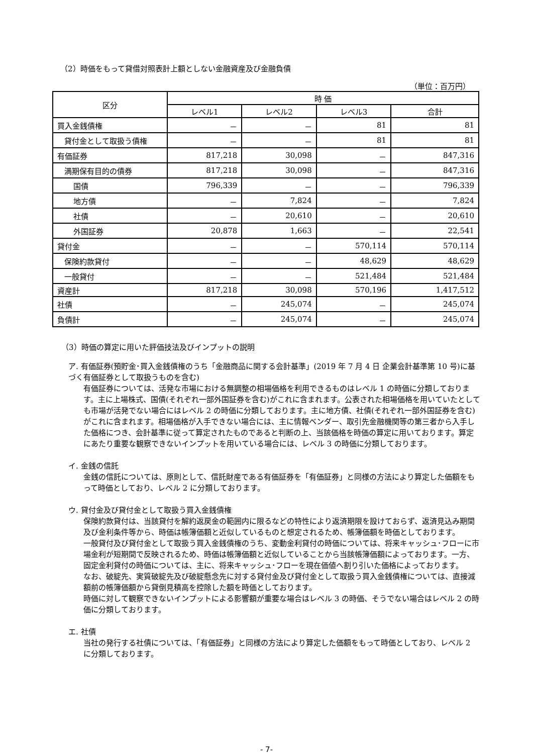（2）時価をもって貸借対照表計上額としない金融資産及び金融負債
（単位：百万円）
| 区分 | 時 価 | | | |
| --- | --- | --- | --- | --- |
| | レベル1 | レベル2 | レベル3 | 合計 |
| 買入金銭債権 | － | － | 81 | 81 |
| 貸付金として取扱う債権 | － | － | 81 | 81 |
| 有価証券 | 817,218 | 30,098 | － | 847,316 |
| 満期保有目的の債券 | 817,218 | 30,098 | － | 847,316 |
| 国債 | 796,339 | － | － | 796,339 |
| 地方債 | － | 7,824 | － | 7,824 |
| 社債 | － | 20,610 | － | 20,610 |
| 外国証券 | 20,878 | 1,663 | － | 22,541 |
| 貸付金 | － | － | 570,114 | 570,114 |
| 保険約款貸付 | － | － | 48,629 | 48,629 |
| 一般貸付 | － | － | 521,484 | 521,484 |
| 資産計 | 817,218 | 30,098 | 570,196 | 1,417,512 |
| 社債 | － | 245,074 | － | 245,074 |
| 負債計 | － | 245,074 | － | 245,074 |
（3）時価の算定に用いた評価技法及びインプットの説明
ア. 有価証券(預貯金･買入金銭債権のうち「金融商品に関する会計基準」(2019 年 7 月 4 日 企業会計基準第 10 号)に基づく有価証券として取扱うものを含む)
有価証券については、活発な市場における無調整の相場価格を利用できるものはレベル 1 の時価に分類しております。主に上場株式、国債(それぞれ一部外国証券を含む)がこれに含まれます。公表された相場価格を用いていたとしても市場が活発でない場合にはレベル 2 の時価に分類しております。主に地方債、社債(それぞれ一部外国証券を含む)がこれに含まれます。相場価格が入手できない場合には、主に情報ベンダー、取引先金融機関等の第三者から入手した価格につき、会計基準に従って算定されたものであると判断の上、当該価格を時価の算定に用いております。算定にあたり重要な観察できないインプットを用いている場合には、レベル 3 の時価に分類しております。
イ. 金銭の信託
金銭の信託については、原則として、信託財産である有価証券を「有価証券」と同様の方法により算定した価額をもって時価としており、レベル 2 に分類しております。
ウ. 貸付金及び貸付金として取扱う買入金銭債権
保険約款貸付は、当該貸付を解約返戻金の範囲内に限るなどの特性により返済期限を設けておらず、返済見込み期間及び金利条件等から、時価は帳簿価額と近似しているものと想定されるため、帳簿価額を時価としております。
一般貸付及び貸付金として取扱う買入金銭債権のうち、変動金利貸付の時価については、将来キャッシュ･フローに市場金利が短期間で反映されるため、時価は帳簿価額と近似していることから当該帳簿価額によっております。一方、固定金利貸付の時価については、主に、将来キャッシュ･フローを現在価値へ割り引いた価格によっております。
なお、破綻先、実質破綻先及び破綻懸念先に対する貸付金及び貸付金として取扱う買入金銭債権については、直接減額前の帳簿価額から貸倒見積高を控除した額を時価としております。
時価に対して観察できないインプットによる影響額が重要な場合はレベル 3 の時価、そうでない場合はレベル 2 の時価に分類しております。
エ. 社債
当社の発行する社債については、「有価証券」と同様の方法により算定した価額をもって時価としており、レベル 2 に分類しております。
- 7-